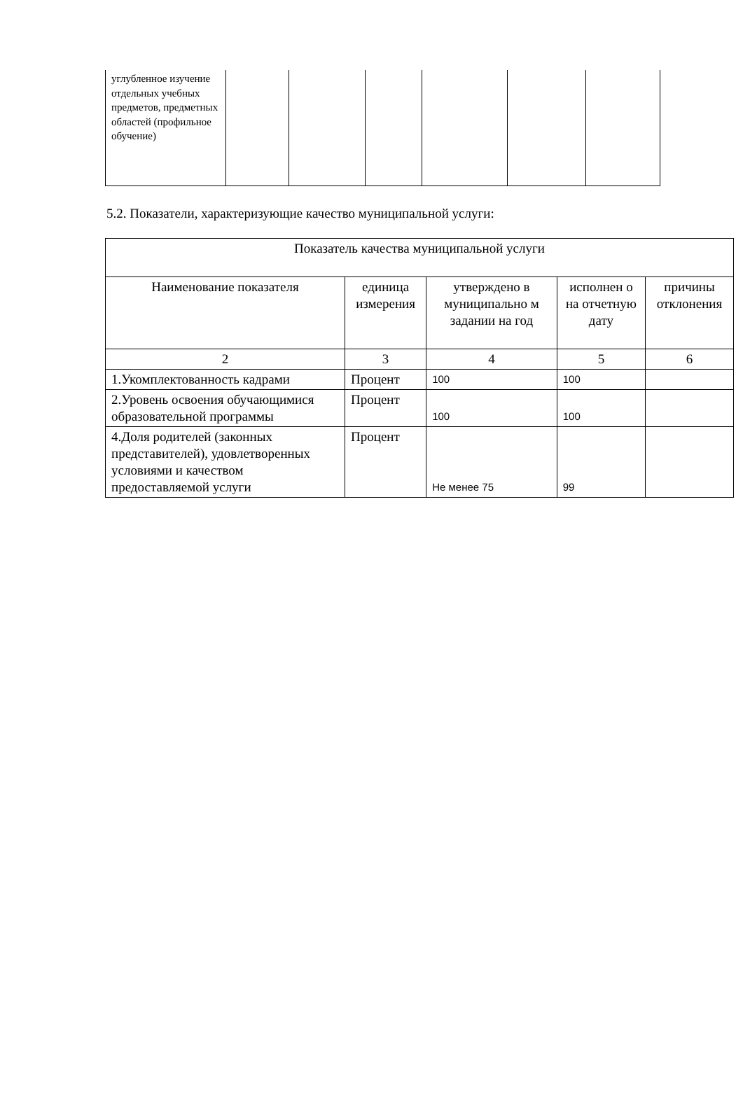| углубленное изучение отдельных учебных предметов, предметных областей (профильное обучение) | | | | | | |
5.2. Показатели, характеризующие качество муниципальной услуги:
| Показатель качества муниципальной услуги | | | | |
| --- | --- | --- | --- | --- |
| Наименование показателя | единица измерения | утверждено в муниципально м задании на год | исполнен о на отчетную дату | причины отклонения |
| 2 | 3 | 4 | 5 | 6 |
| 1.Укомплектованность кадрами | Процент | 100 | 100 | |
| 2.Уровень освоения обучающимися образовательной программы | Процент | 100 | 100 | |
| 4.Доля родителей (законных представителей), удовлетворенных условиями и качеством предоставляемой услуги | Процент | Не менее 75 | 99 | |